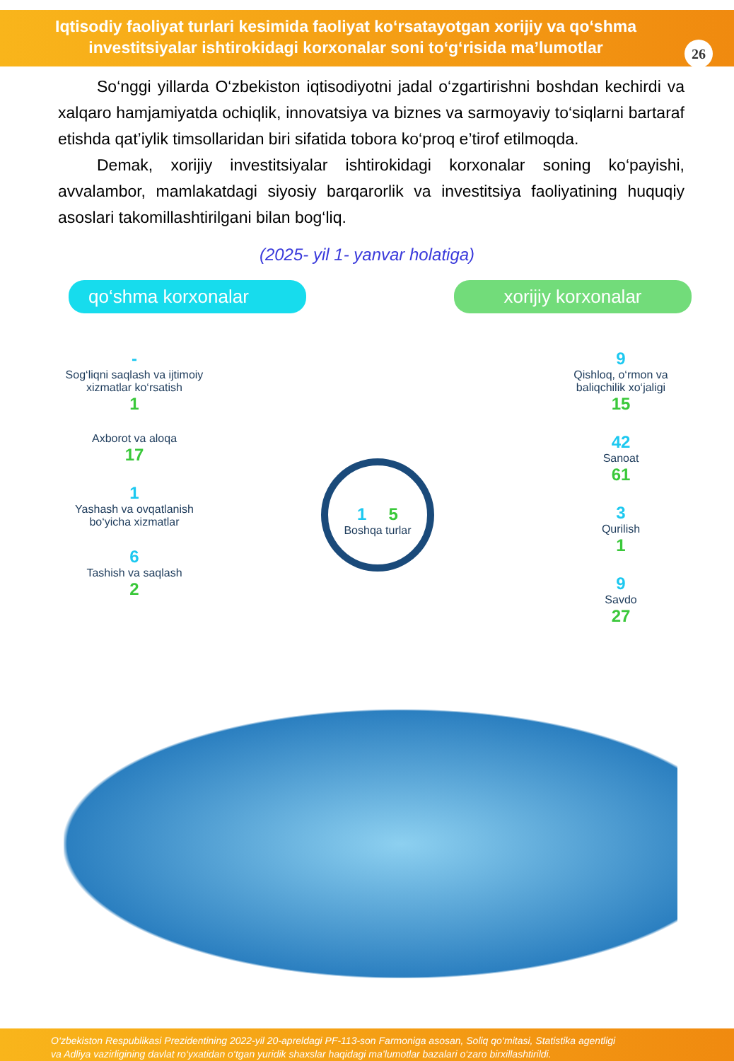Iqtisodiy faoliyat turlari kesimida faoliyat ko‘rsatayotgan xorijiy va qo‘shma
investitsiyalar ishtirokidagi korxonalar soni to‘g‘risida ma’lumotlar
26
So‘nggi yillarda O‘zbekiston iqtisodiyotni jadal o‘zgartirishni boshdan kechirdi va xalqaro hamjamiyatda ochiqlik, innovatsiya va biznes va sarmoyaviy to‘siqlarni bartaraf etishda qat’iylik timsollaridan biri sifatida tobora ko‘proq e’tirof etilmoqda.
Demak, xorijiy investitsiyalar ishtirokidagi korxonalar soning ko‘payishi, avvalambor, mamlakatdagi siyosiy barqarorlik va investitsiya faoliyatining huquqiy asoslari takomillashtirilgani bilan bog‘liq.
(2025- yil 1- yanvar holatiga)
qo‘shma korxonalar
xorijiy korxonalar
-
Sog‘liqni saqlash va ijtimoiy xizmatlar ko‘rsatish
1
Axborot va aloqa
17
1
Yashash va ovqatlanish bo‘yicha xizmatlar
6
Tashish va saqlash
2
1 5
Boshqa turlar
9
Qishloq, o‘rmon va baliqchilik xo‘jaligi
15
42
Sanoat
61
3
Qurilish
1
9
Savdo
27
O‘zbekiston Respublikasi Prezidentining 2022-yil 20-apreldagi PF-113-son Farmoniga asosan, Soliq qo‘mitasi, Statistika agentligi
va Adliya vazirligining davlat ro‘yxatidan o‘tgan yuridik shaxslar haqidagi ma’lumotlar bazalari o‘zaro birxillashtirildi.